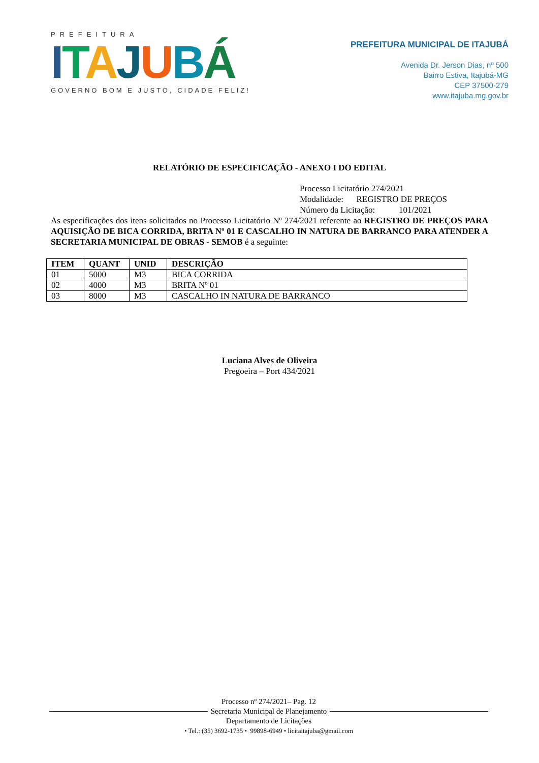PREFEITURA
ITAJUBÁ
GOVERNO BOM E JUSTO, CIDADE FELIZ!
PREFEITURA MUNICIPAL DE ITAJUBÁ
Avenida Dr. Jerson Dias, nº 500
Bairro Estiva, Itajubá-MG
CEP 37500-279
www.itajuba.mg.gov.br
RELATÓRIO DE ESPECIFICAÇÃO - ANEXO I DO EDITAL
Processo Licitatório 274/2021
Modalidade: REGISTRO DE PREÇOS
Número da Licitação: 101/2021
As especificações dos itens solicitados no Processo Licitatório Nº 274/2021 referente ao REGISTRO DE PREÇOS PARA AQUISIÇÃO DE BICA CORRIDA, BRITA Nº 01 E CASCALHO IN NATURA DE BARRANCO PARA ATENDER A SECRETARIA MUNICIPAL DE OBRAS - SEMOB é a seguinte:
| ITEM | QUANT | UNID | DESCRIÇÃO |
| --- | --- | --- | --- |
| 01 | 5000 | M3 | BICA CORRIDA |
| 02 | 4000 | M3 | BRITA Nº 01 |
| 03 | 8000 | M3 | CASCALHO IN NATURA DE BARRANCO |
Luciana Alves de Oliveira
Pregoeira – Port 434/2021
Processo nº 274/2021– Pag. 12
Secretaria Municipal de Planejamento
Departamento de Licitações
• Tel.: (35) 3692-1735 • 99898-6949 • licitaitajuba@gmail.com